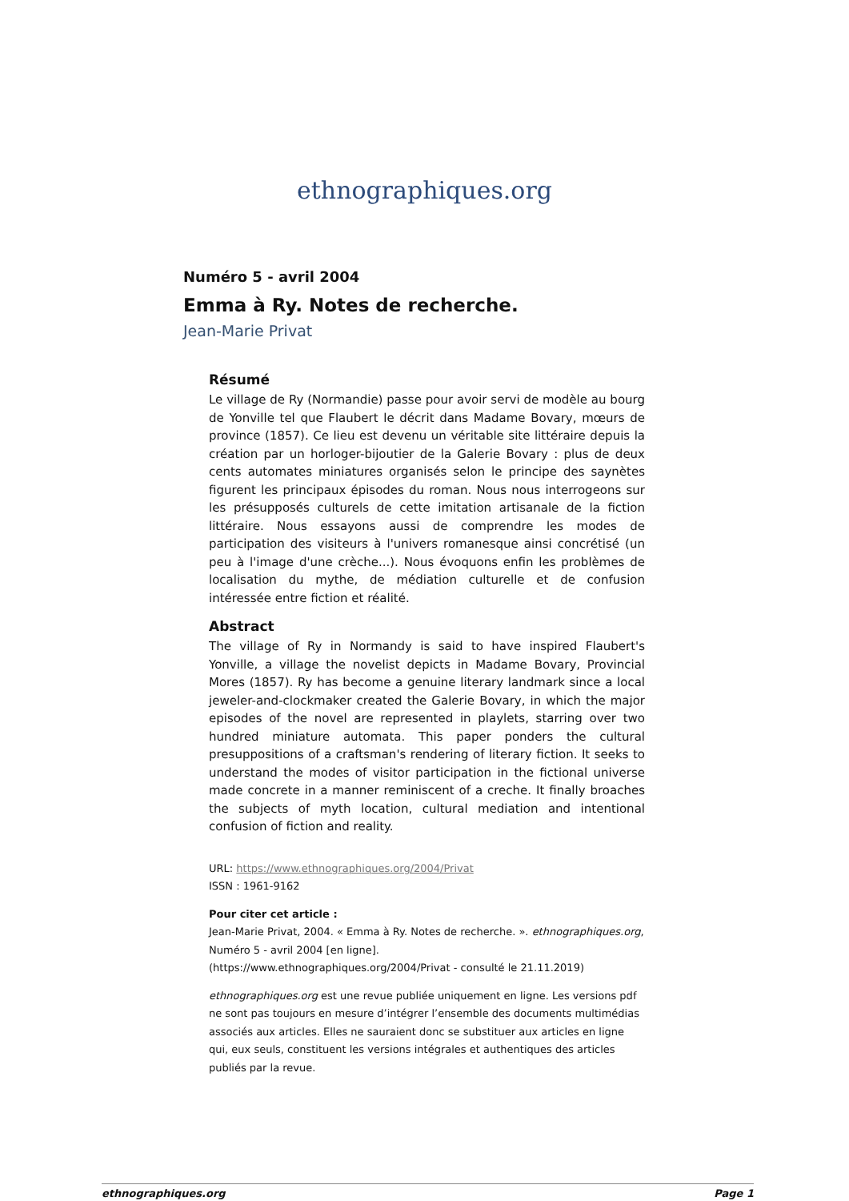ethnographiques.org
Numéro 5 - avril 2004
Emma à Ry. Notes de recherche.
Jean-Marie Privat
Résumé
Le village de Ry (Normandie) passe pour avoir servi de modèle au bourg de Yonville tel que Flaubert le décrit dans Madame Bovary, mœurs de province (1857). Ce lieu est devenu un véritable site littéraire depuis la création par un horloger-bijoutier de la Galerie Bovary : plus de deux cents automates miniatures organisés selon le principe des saynètes figurent les principaux épisodes du roman. Nous nous interrogeons sur les présupposés culturels de cette imitation artisanale de la fiction littéraire. Nous essayons aussi de comprendre les modes de participation des visiteurs à l'univers romanesque ainsi concrétisé (un peu à l'image d'une crèche...). Nous évoquons enfin les problèmes de localisation du mythe, de médiation culturelle et de confusion intéressée entre fiction et réalité.
Abstract
The village of Ry in Normandy is said to have inspired Flaubert's Yonville, a village the novelist depicts in Madame Bovary, Provincial Mores (1857). Ry has become a genuine literary landmark since a local jeweler-and-clockmaker created the Galerie Bovary, in which the major episodes of the novel are represented in playlets, starring over two hundred miniature automata. This paper ponders the cultural presuppositions of a craftsman's rendering of literary fiction. It seeks to understand the modes of visitor participation in the fictional universe made concrete in a manner reminiscent of a creche. It finally broaches the subjects of myth location, cultural mediation and intentional confusion of fiction and reality.
URL: https://www.ethnographiques.org/2004/Privat
ISSN : 1961-9162
Pour citer cet article :
Jean-Marie Privat, 2004. « Emma à Ry. Notes de recherche. ». ethnographiques.org, Numéro 5 - avril 2004 [en ligne].
(https://www.ethnographiques.org/2004/Privat - consulté le 21.11.2019)
ethnographiques.org est une revue publiée uniquement en ligne. Les versions pdf ne sont pas toujours en mesure d’intégrer l’ensemble des documents multimédias associés aux articles. Elles ne sauraient donc se substituer aux articles en ligne qui, eux seuls, constituent les versions intégrales et authentiques des articles publiés par la revue.
ethnographiques.org Page 1